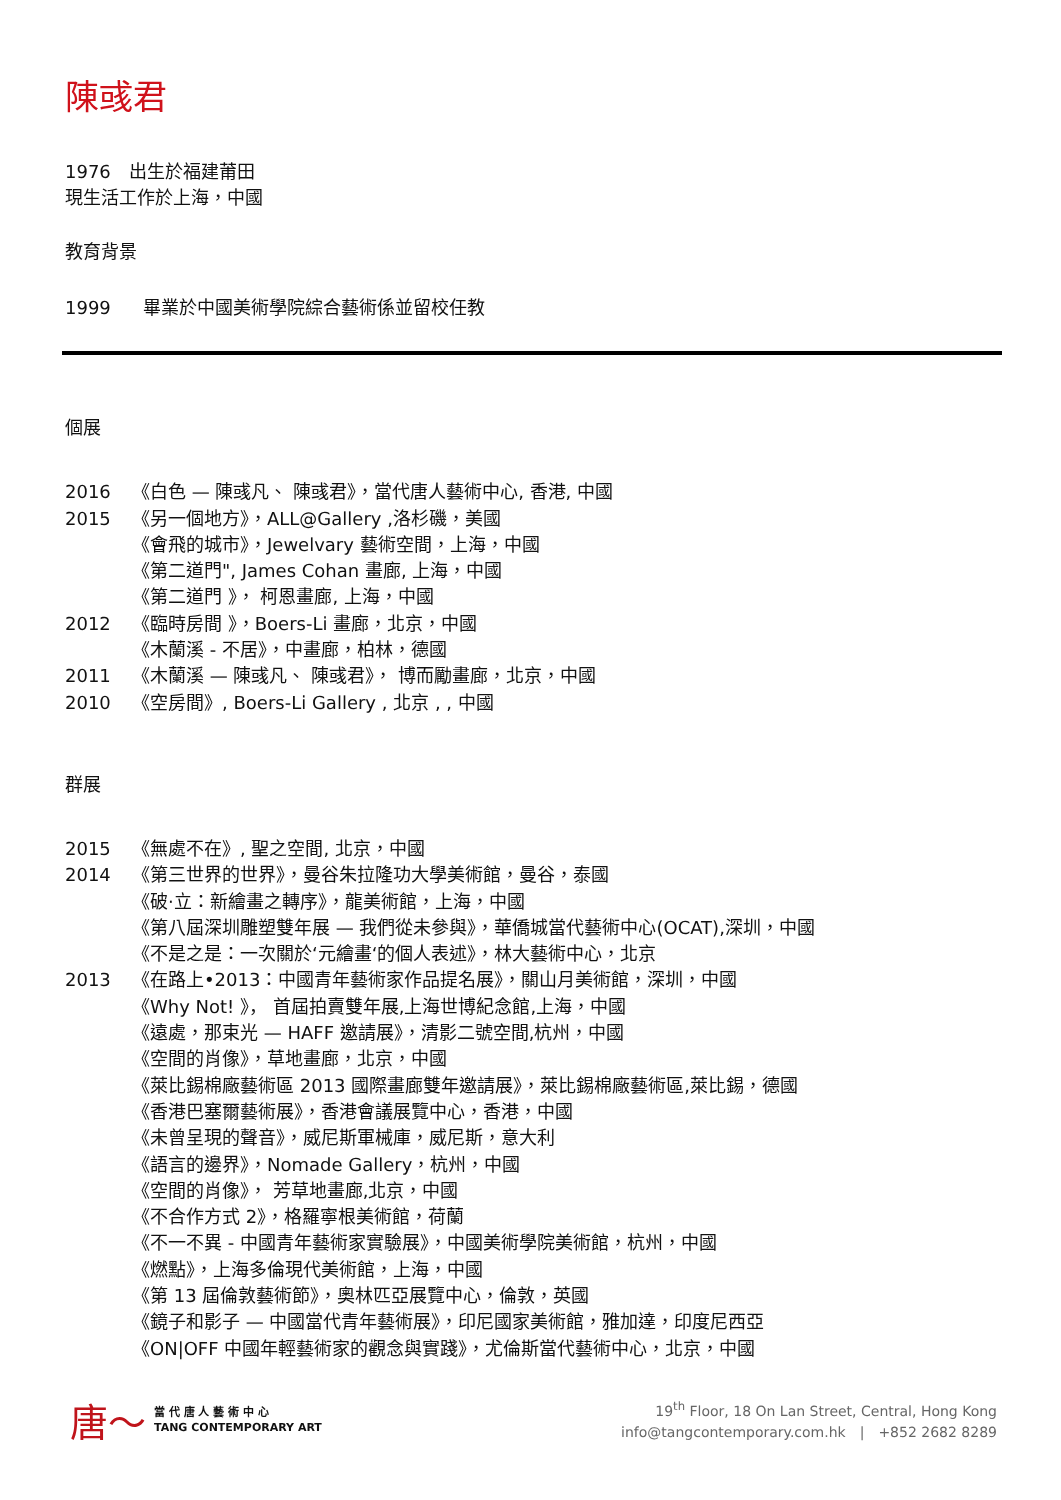陳彧君
1976　出生於福建莆田
現生活工作於上海，中國
教育背景
1999 畢業於中國美術學院綜合藝術係並留校任教
個展
2016 《白色 — 陳彧凡、 陳彧君》，當代唐人藝術中心, 香港, 中國
2015 《另一個地方》，ALL@Gallery ,洛杉磯，美國
《會飛的城市》，Jewelvary 藝術空間，上海，中國
《第二道門", James Cohan 畫廊, 上海，中國
《第二道門 》， 柯恩畫廊, 上海，中國
2012 《臨時房間 》，Boers-Li 畫廊，北京，中國
《木蘭溪 - 不居》，中畫廊，柏林，德國
2011 《木蘭溪 — 陳彧凡、 陳彧君》， 博而勵畫廊，北京，中國
2010 《空房間》, Boers-Li Gallery , 北京 , , 中國
群展
2015 《無處不在》, 聖之空間, 北京，中國
2014 《第三世界的世界》，曼谷朱拉隆功大學美術館，曼谷，泰國
《破·立：新繪畫之轉序》，龍美術館，上海，中國
《第八屆深圳雕塑雙年展 — 我們從未參與》，華僑城當代藝術中心(OCAT),深圳，中國
《不是之是：一次關於‘元繪畫‘的個人表述》，林大藝術中心，北京
2013 《在路上•2013：中國青年藝術家作品提名展》，關山月美術館，深圳，中國
《Why Not! 》， 首屆拍賣雙年展,上海世博紀念館,上海，中國
《遠處，那束光 — HAFF 邀請展》，清影二號空間,杭州，中國
《空間的肖像》，草地畫廊，北京，中國
《萊比錫棉廠藝術區 2013 國際畫廊雙年邀請展》，萊比錫棉廠藝術區,萊比錫，德國
《香港巴塞爾藝術展》，香港會議展覽中心，香港，中國
《未曾呈現的聲音》，威尼斯軍械庫，威尼斯，意大利
《語言的邊界》，Nomade Gallery，杭州，中國
《空間的肖像》， 芳草地畫廊,北京，中國
《不合作方式 2》，格羅寧根美術館，荷蘭
《不一不異 - 中國青年藝術家實驗展》，中國美術學院美術館，杭州，中國
《燃點》，上海多倫現代美術館，上海，中國
《第 13 屆倫敦藝術節》，奧林匹亞展覽中心，倫敦，英國
《鏡子和影子 — 中國當代青年藝術展》，印尼國家美術館，雅加達，印度尼西亞
《ON|OFF 中國年輕藝術家的觀念與實踐》，尤倫斯當代藝術中心，北京，中國
唐～
當 代 唐 人 藝 術 中 心
TANG CONTEMPORARY ART
19<sup>th</sup> Floor, 18 On Lan Street, Central, Hong Kong
info@tangcontemporary.com.hk　|　+852 2682 8289